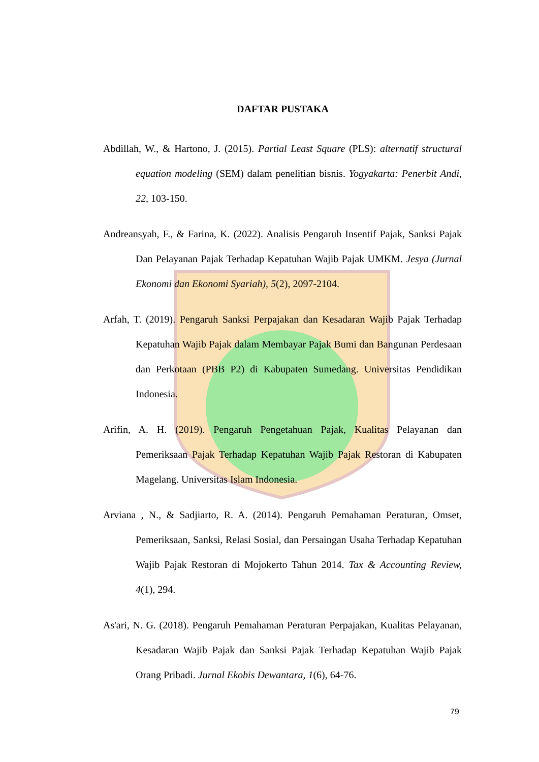DAFTAR PUSTAKA
Abdillah, W., & Hartono, J. (2015). Partial Least Square (PLS): alternatif structural equation modeling (SEM) dalam penelitian bisnis. Yogyakarta: Penerbit Andi, 22, 103-150.
Andreansyah, F., & Farina, K. (2022). Analisis Pengaruh Insentif Pajak, Sanksi Pajak Dan Pelayanan Pajak Terhadap Kepatuhan Wajib Pajak UMKM. Jesya (Jurnal Ekonomi dan Ekonomi Syariah), 5(2), 2097-2104.
Arfah, T. (2019). Pengaruh Sanksi Perpajakan dan Kesadaran Wajib Pajak Terhadap Kepatuhan Wajib Pajak dalam Membayar Pajak Bumi dan Bangunan Perdesaan dan Perkotaan (PBB P2) di Kabupaten Sumedang. Universitas Pendidikan Indonesia.
Arifin, A. H. (2019). Pengaruh Pengetahuan Pajak, Kualitas Pelayanan dan Pemeriksaan Pajak Terhadap Kepatuhan Wajib Pajak Restoran di Kabupaten Magelang. Universitas Islam Indonesia.
Arviana , N., & Sadjiarto, R. A. (2014). Pengaruh Pemahaman Peraturan, Omset, Pemeriksaan, Sanksi, Relasi Sosial, dan Persaingan Usaha Terhadap Kepatuhan Wajib Pajak Restoran di Mojokerto Tahun 2014. Tax & Accounting Review, 4(1), 294.
As'ari, N. G. (2018). Pengaruh Pemahaman Peraturan Perpajakan, Kualitas Pelayanan, Kesadaran Wajib Pajak dan Sanksi Pajak Terhadap Kepatuhan Wajib Pajak Orang Pribadi. Jurnal Ekobis Dewantara, 1(6), 64-76.
79